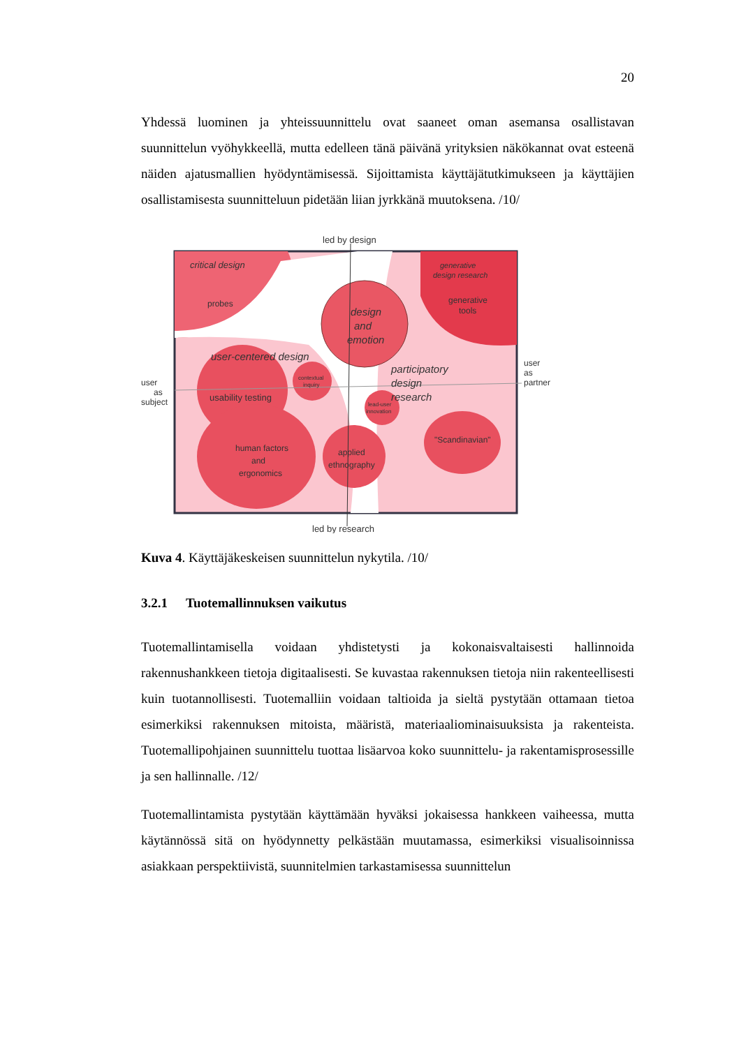20
Yhdessä luominen ja yhteissuunnittelu ovat saaneet oman asemansa osallistavan suunnittelun vyöhykkeellä, mutta edelleen tänä päivänä yrityksien näkökannat ovat esteenä näiden ajatusmallien hyödyntämisessä. Sijoittamista käyttäjätutkimukseen ja käyttäjien osallistamisesta suunnitteluun pidetään liian jyrkkänä muutoksena. /10/
led by design
led by research
critical design
probes
generative
design research
generative
tools
design
and
emotion
user-centered design
user
as
subject
user
as
partner
usability testing
contextual
inquiry
lead-user
innovation
participatory
design
research
"Scandinavian"
human factors
and
ergonomics
applied
ethnography
Kuva 4. Käyttäjäkeskeisen suunnittelun nykytila. /10/
3.2.1 Tuotemallinnuksen vaikutus
Tuotemallintamisella voidaan yhdistetysti ja kokonaisvaltaisesti hallinnoida rakennushankkeen tietoja digitaalisesti. Se kuvastaa rakennuksen tietoja niin rakenteellisesti kuin tuotannollisesti. Tuotemalliin voidaan taltioida ja sieltä pystytään ottamaan tietoa esimerkiksi rakennuksen mitoista, määristä, materiaaliominaisuuksista ja rakenteista. Tuotemallipohjainen suunnittelu tuottaa lisäarvoa koko suunnittelu- ja rakentamisprosessille ja sen hallinnalle. /12/
Tuotemallintamista pystytään käyttämään hyväksi jokaisessa hankkeen vaiheessa, mutta käytännössä sitä on hyödynnetty pelkästään muutamassa, esimerkiksi visualisoinnissa asiakkaan perspektiivistä, suunnitelmien tarkastamisessa suunnittelun